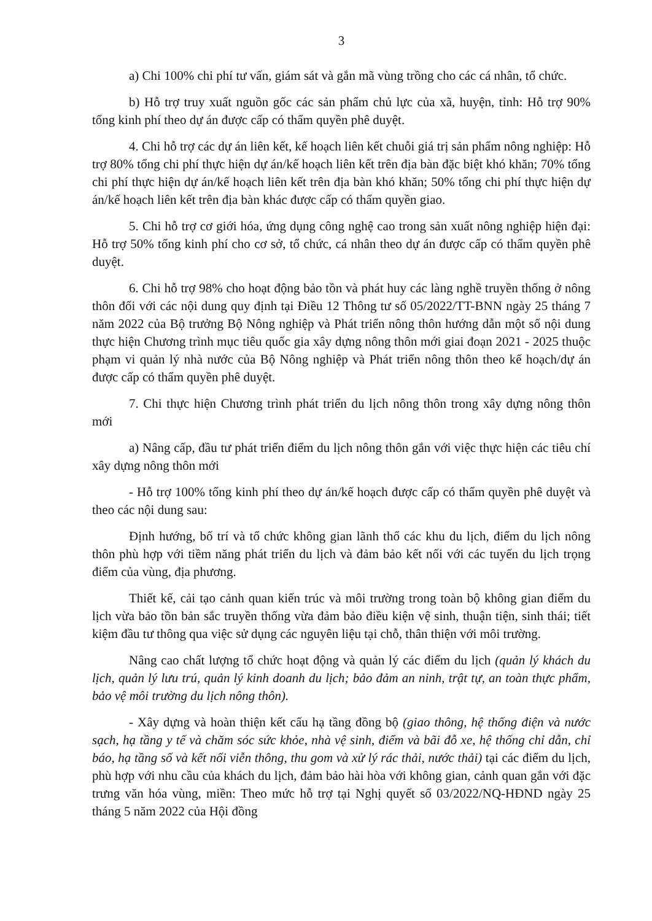3
a) Chi 100% chi phí tư vấn, giám sát và gắn mã vùng trồng cho các cá nhân, tổ chức.
b) Hỗ trợ truy xuất nguồn gốc các sản phẩm chủ lực của xã, huyện, tỉnh: Hỗ trợ 90% tổng kinh phí theo dự án được cấp có thẩm quyền phê duyệt.
4. Chi hỗ trợ các dự án liên kết, kế hoạch liên kết chuỗi giá trị sản phẩm nông nghiệp: Hỗ trợ 80% tổng chi phí thực hiện dự án/kế hoạch liên kết trên địa bàn đặc biệt khó khăn; 70% tổng chi phí thực hiện dự án/kế hoạch liên kết trên địa bàn khó khăn; 50% tổng chi phí thực hiện dự án/kế hoạch liên kết trên địa bàn khác được cấp có thẩm quyền giao.
5. Chi hỗ trợ cơ giới hóa, ứng dụng công nghệ cao trong sản xuất nông nghiệp hiện đại: Hỗ trợ 50% tổng kinh phí cho cơ sở, tổ chức, cá nhân theo dự án được cấp có thẩm quyền phê duyệt.
6. Chi hỗ trợ 98% cho hoạt động bảo tồn và phát huy các làng nghề truyền thống ở nông thôn đối với các nội dung quy định tại Điều 12 Thông tư số 05/2022/TT-BNN ngày 25 tháng 7 năm 2022 của Bộ trưởng Bộ Nông nghiệp và Phát triển nông thôn hướng dẫn một số nội dung thực hiện Chương trình mục tiêu quốc gia xây dựng nông thôn mới giai đoạn 2021 - 2025 thuộc phạm vi quản lý nhà nước của Bộ Nông nghiệp và Phát triển nông thôn theo kế hoạch/dự án được cấp có thẩm quyền phê duyệt.
7. Chi thực hiện Chương trình phát triển du lịch nông thôn trong xây dựng nông thôn mới
a) Nâng cấp, đầu tư phát triển điểm du lịch nông thôn gắn với việc thực hiện các tiêu chí xây dựng nông thôn mới
- Hỗ trợ 100% tổng kinh phí theo dự án/kế hoạch được cấp có thẩm quyền phê duyệt và theo các nội dung sau:
Định hướng, bố trí và tổ chức không gian lãnh thổ các khu du lịch, điểm du lịch nông thôn phù hợp với tiềm năng phát triển du lịch và đảm bảo kết nối với các tuyến du lịch trọng điểm của vùng, địa phương.
Thiết kế, cải tạo cảnh quan kiến trúc và môi trường trong toàn bộ không gian điểm du lịch vừa bảo tồn bản sắc truyền thống vừa đảm bảo điều kiện vệ sinh, thuận tiện, sinh thái; tiết kiệm đầu tư thông qua việc sử dụng các nguyên liệu tại chỗ, thân thiện với môi trường.
Nâng cao chất lượng tổ chức hoạt động và quản lý các điểm du lịch (quản lý khách du lịch, quản lý lưu trú, quản lý kinh doanh du lịch; bảo đảm an ninh, trật tự, an toàn thực phẩm, bảo vệ môi trường du lịch nông thôn).
- Xây dựng và hoàn thiện kết cấu hạ tầng đồng bộ (giao thông, hệ thống điện và nước sạch, hạ tầng y tế và chăm sóc sức khỏe, nhà vệ sinh, điểm và bãi đỗ xe, hệ thống chỉ dẫn, chỉ báo, hạ tầng số và kết nối viễn thông, thu gom và xử lý rác thải, nước thải) tại các điểm du lịch, phù hợp với nhu cầu của khách du lịch, đảm bảo hài hòa với không gian, cảnh quan gắn với đặc trưng văn hóa vùng, miền: Theo mức hỗ trợ tại Nghị quyết số 03/2022/NQ-HĐND ngày 25 tháng 5 năm 2022 của Hội đồng